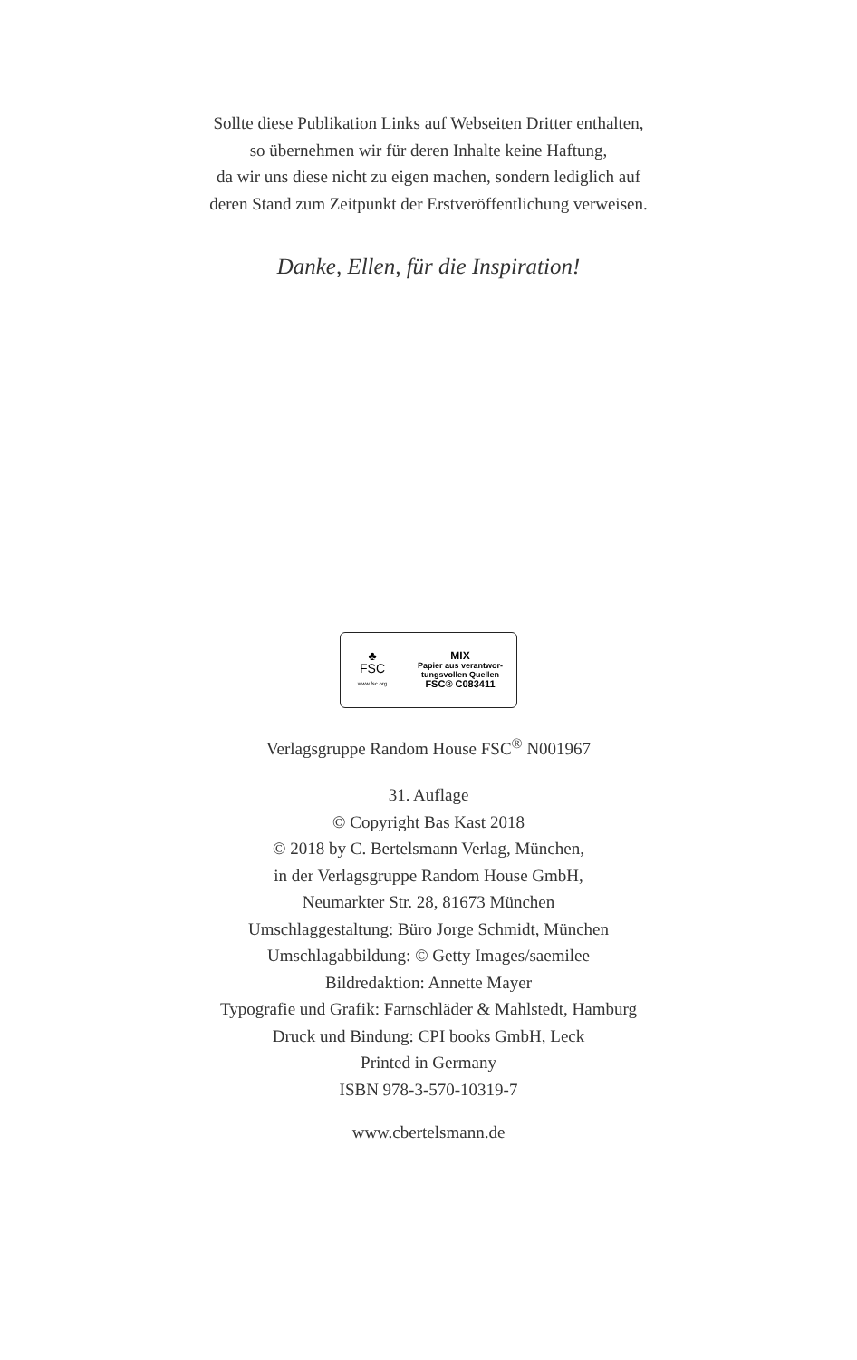Sollte diese Publikation Links auf Webseiten Dritter enthalten,
so übernehmen wir für deren Inhalte keine Haftung,
da wir uns diese nicht zu eigen machen, sondern lediglich auf
deren Stand zum Zeitpunkt der Erstveröffentlichung verweisen.
Danke, Ellen, für die Inspiration!
♣
FSC
www.fsc.org
MIX
Papier aus verantwor-
tungsvollen Quellen
FSC® C083411
Verlagsgruppe Random House FSC<sup>®</sup> N001967
31. Auflage
© Copyright Bas Kast 2018
© 2018 by C. Bertelsmann Verlag, München,
in der Verlagsgruppe Random House GmbH,
Neumarkter Str. 28, 81673 München
Umschlaggestaltung: Büro Jorge Schmidt, München
Umschlagabbildung: © Getty Images/saemilee
Bildredaktion: Annette Mayer
Typografie und Grafik: Farnschläder & Mahlstedt, Hamburg
Druck und Bindung: CPI books GmbH, Leck
Printed in Germany
ISBN 978-3-570-10319-7
www.cbertelsmann.de